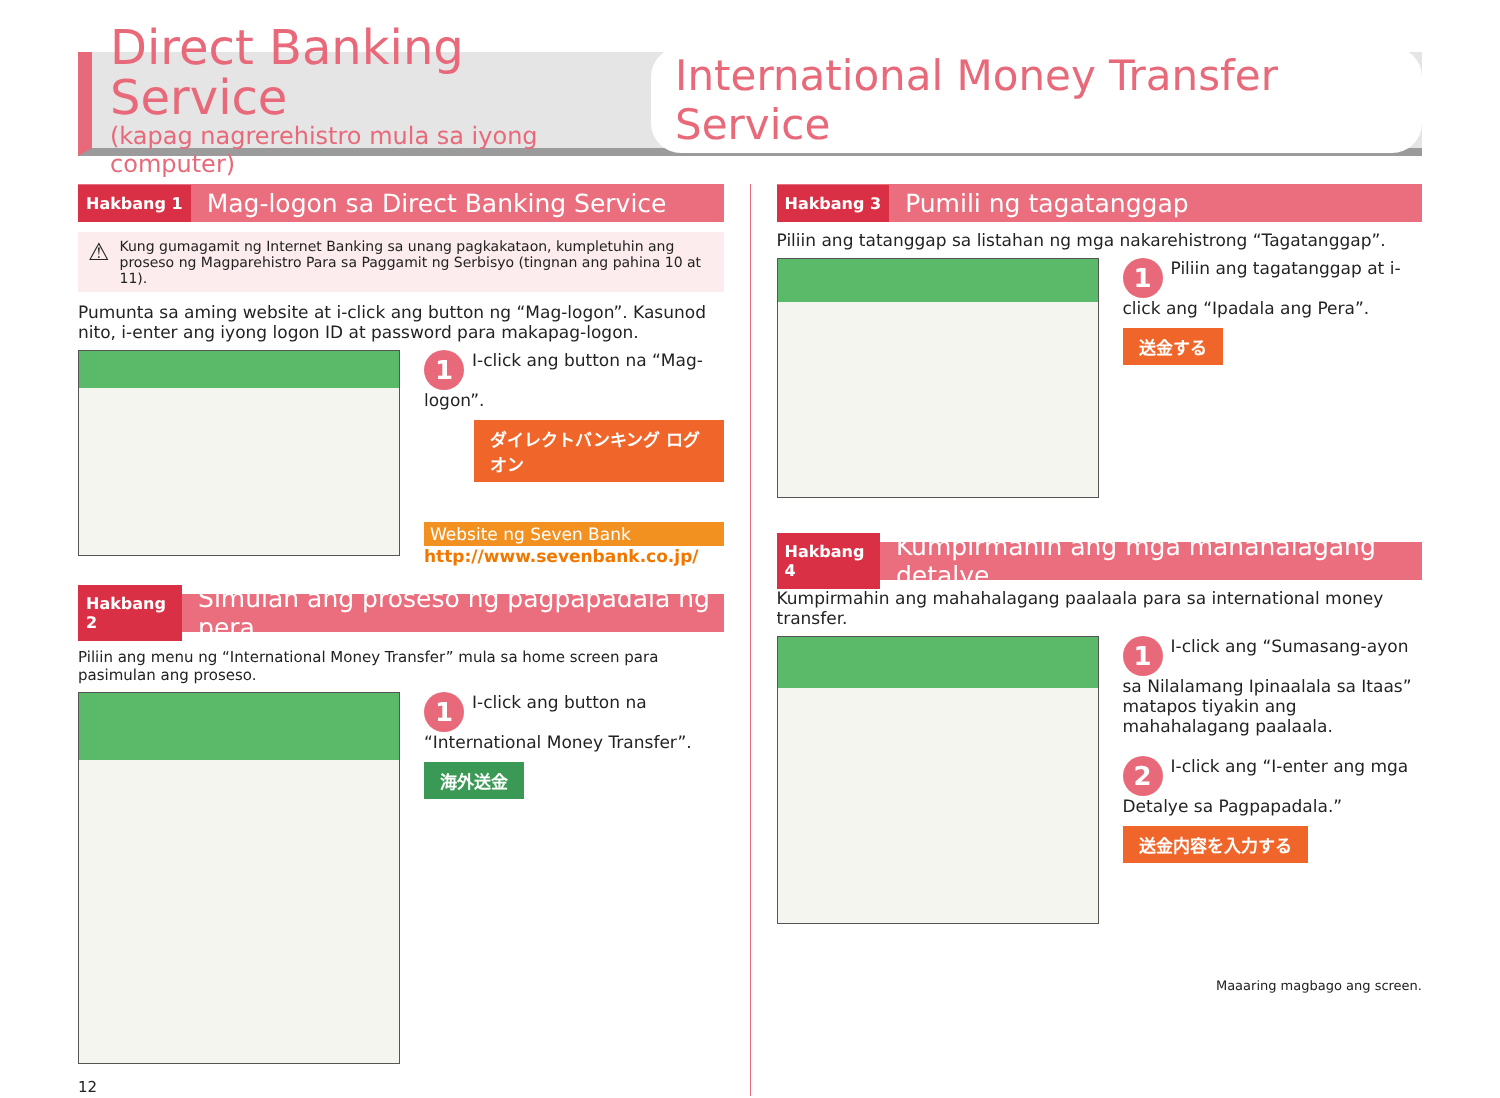Direct Banking Service
(kapag nagrerehistro mula sa iyong computer)
International Money Transfer Service
Hakbang 1 Mag-logon sa Direct Banking Service
⚠
Kung gumagamit ng Internet Banking sa unang pagkakataon, kumpletuhin ang proseso ng Magparehistro Para sa Paggamit ng Serbisyo (tingnan ang pahina 10 at 11).
Pumunta sa aming website at i-click ang button ng “Mag-logon”. Kasunod nito, i-enter ang iyong logon ID at password para makapag-logon.
1 I-click ang button na “Mag-logon”.
ダイレクトバンキング ログオン
Website ng Seven Bank
http://www.sevenbank.co.jp/
Hakbang 2 Simulan ang proseso ng pagpapadala ng pera
Piliin ang menu ng “International Money Transfer” mula sa home screen para pasimulan ang proseso.
1 I-click ang button na “International Money Transfer”.
海外送金
12
Hakbang 3 Pumili ng tagatanggap
Piliin ang tatanggap sa listahan ng mga nakarehistrong “Tagatanggap”.
1 Piliin ang tagatanggap at i-click ang “Ipadala ang Pera”.
送金する
Hakbang 4 Kumpirmahin ang mga mahahalagang detalye
Kumpirmahin ang mahahalagang paalaala para sa international money transfer.
1 I-click ang “Sumasang-ayon sa Nilalamang Ipinaalala sa Itaas” matapos tiyakin ang mahahalagang paalaala.
2 I-click ang “I-enter ang mga Detalye sa Pagpapadala.”
送金内容を入力する
Maaaring magbago ang screen.